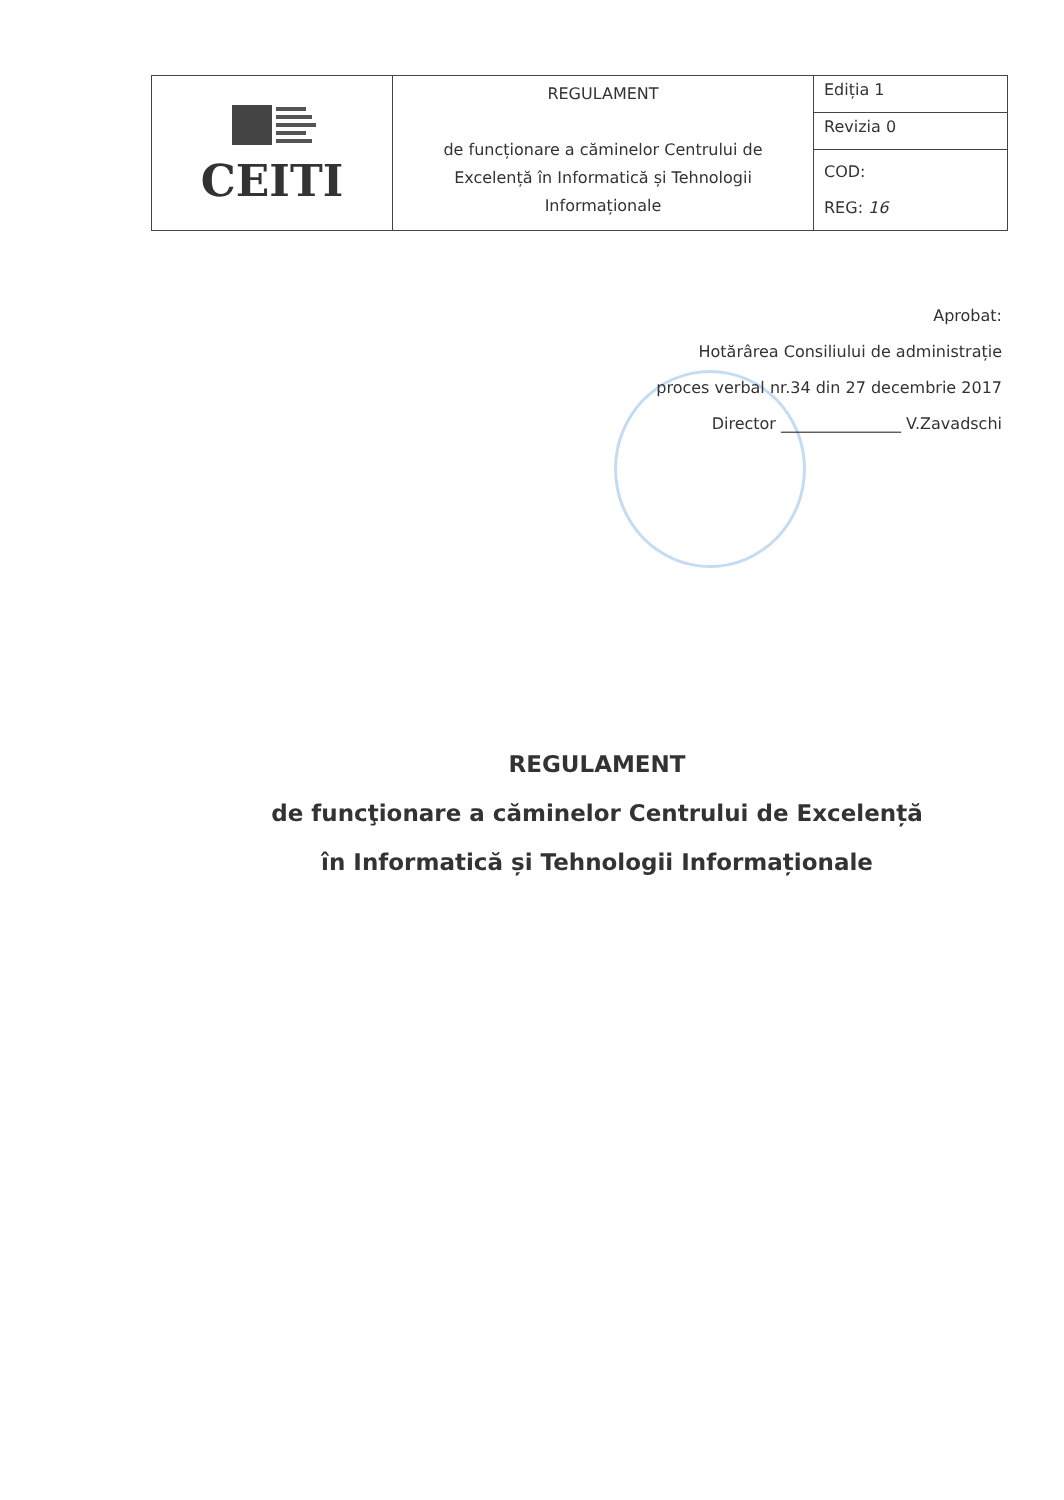| CEITI | REGULAMENT de funcționare a căminelor Centrului de Excelență în Informatică și Tehnologii Informaționale | Ediția 1 |
| | | Revizia 0 |
| | | COD: REG: 16 |
Aprobat:
Hotărârea Consiliului de administrație
proces verbal nr.34 din 27 decembrie 2017
Director _______________ V.Zavadschi
REGULAMENT
de funcţionare a căminelor Centrului de Excelență
în Informatică și Tehnologii Informaționale